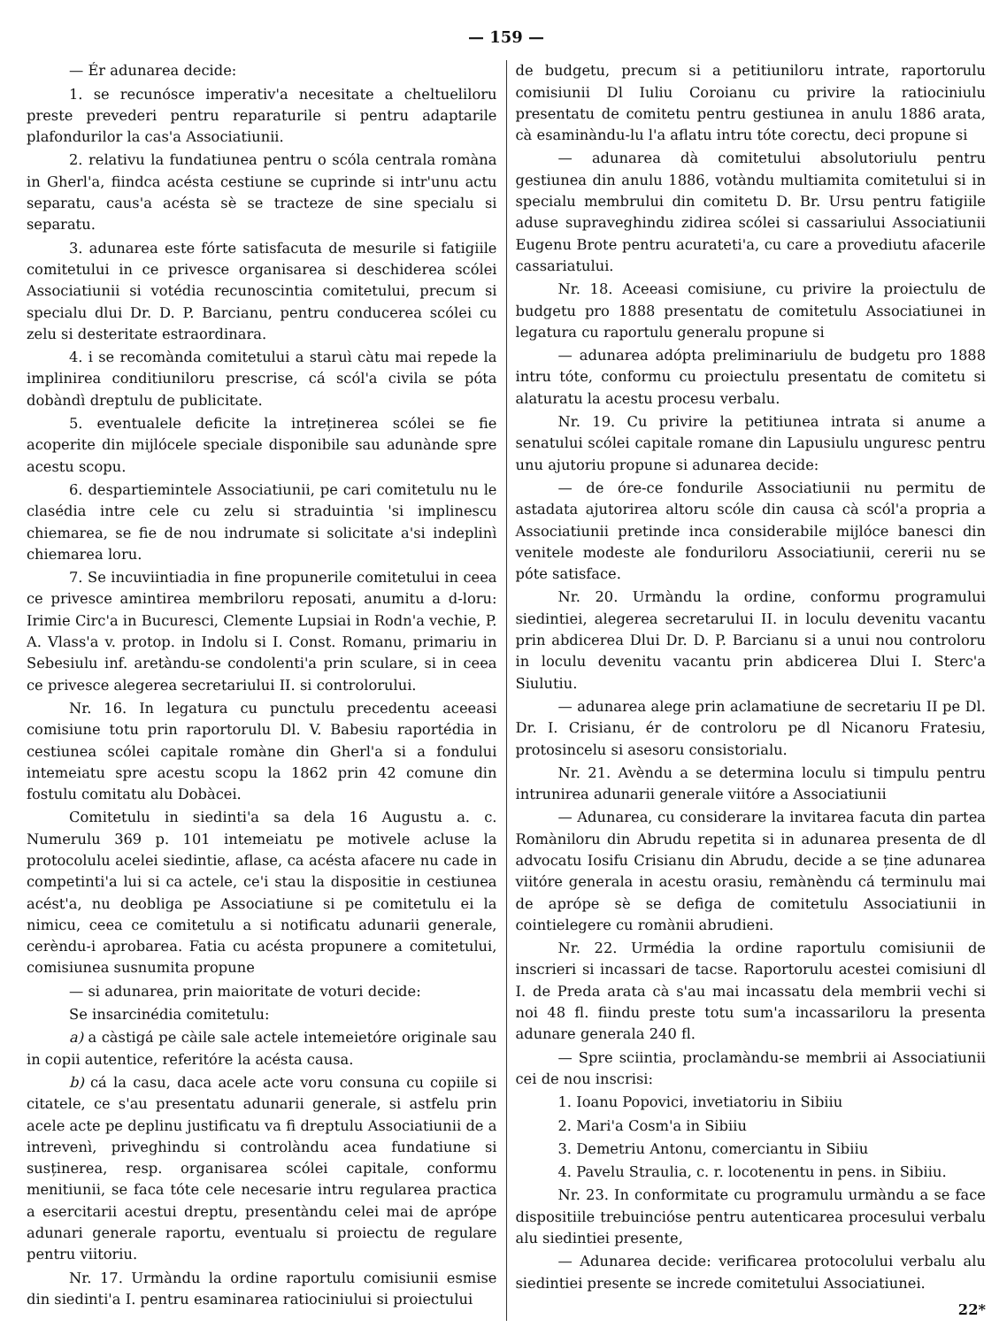— 159 —
— Ér adunarea decide:
1. se recunósce imperativ'a necesitate a cheltueliloru preste prevederi pentru reparaturile si pentru adaptarile plafondurilor la cas'a Associatiunii.
2. relativu la fundatiunea pentru o scóla centrala romàna in Gherl'a, fiindca acésta cestiune se cuprinde si intr'unu actu separatu, caus'a acésta sè se tracteze de sine specialu si separatu.
3. adunarea este fórte satisfacuta de mesurile si fatigiile comitetului in ce privesce organisarea si deschiderea scólei Associatiunii si votédia recunoscintia comitetului, precum si specialu dlui Dr. D. P. Barcianu, pentru conducerea scólei cu zelu si desteritate estraordinara.
4. i se recomànda comitetului a staruì càtu mai repede la implinirea conditiuniloru prescrise, cá scól'a civila se póta dobàndì dreptulu de publicitate.
5. eventualele deficite la intreținerea scólei se fie acoperite din mijlócele speciale disponibile sau adunànde spre acestu scopu.
6. despartiemintele Associatiunii, pe cari comitetulu nu le clasédia intre cele cu zelu si straduintia 'si implinescu chiemarea, se fie de nou indrumate si solicitate a'si indeplinì chiemarea loru.
7. Se incuviintiadia in fine propunerile comitetului in ceea ce privesce amintirea membriloru reposati, anumitu a d-loru: Irimie Circ'a in Bucuresci, Clemente Lupsiai in Rodn'a vechie, P. A. Vlass'a v. protop. in Indolu si I. Const. Romanu, primariu in Sebesiulu inf. aretàndu-se condolenti'a prin sculare, si in ceea ce privesce alegerea secretariului II. si controlorului.
Nr. 16. In legatura cu punctulu precedentu aceeasi comisiune totu prin raportorulu Dl. V. Babesiu raportédia in cestiunea scólei capitale romàne din Gherl'a si a fondului intemeiatu spre acestu scopu la 1862 prin 42 comune din fostulu comitatu alu Dobàcei.
Comitetulu in siedinti'a sa dela 16 Augustu a. c. Numerulu 369 p. 101 intemeiatu pe motivele acluse la protocolulu acelei siedintie, aflase, ca acésta afacere nu cade in competinti'a lui si ca actele, ce'i stau la dispositie in cestiunea acést'a, nu deobliga pe Associatiune si pe comitetulu ei la nimicu, ceea ce comitetulu a si notificatu adunarii generale, cerèndu-i aprobarea. Fatia cu acésta propunere a comitetului, comisiunea susnumita propune
— si adunarea, prin maioritate de voturi decide:
Se insarcinédia comitetulu:
a) a càstigá pe càile sale actele intemeietóre originale sau in copii autentice, referitóre la acésta causa.
b) cá la casu, daca acele acte voru consuna cu copiile si citatele, ce s'au presentatu adunarii generale, si astfelu prin acele acte pe deplinu justificatu va fi dreptulu Associatiunii de a intrevenì, priveghindu si controlàndu acea fundatiune si susținerea, resp. organisarea scólei capitale, conformu menitiunii, se faca tóte cele necesarie intru regularea practica a esercitarii acestui dreptu, presentàndu celei mai de aprópe adunari generale raportu, eventualu si proiectu de regulare pentru viitoriu.
Nr. 17. Urmàndu la ordine raportulu comisiunii esmise din siedinti'a I. pentru esaminarea ratiociniului si proiectului
de budgetu, precum si a petitiuniloru intrate, raportorulu comisiunii Dl Iuliu Coroianu cu privire la ratiociniulu presentatu de comitetu pentru gestiunea in anulu 1886 arata, cà esaminàndu-lu l'a aflatu intru tóte corectu, deci propune si
— adunarea dà comitetului absolutoriulu pentru gestiunea din anulu 1886, votàndu multiamita comitetului si in specialu membrului din comitetu D. Br. Ursu pentru fatigiile aduse supraveghindu zidirea scólei si cassariului Associatiunii Eugenu Brote pentru acurateti'a, cu care a provediutu afacerile cassariatului.
Nr. 18. Aceeasi comisiune, cu privire la proiectulu de budgetu pro 1888 presentatu de comitetulu Associatiunei in legatura cu raportulu generalu propune si
— adunarea adópta preliminariulu de budgetu pro 1888 intru tóte, conformu cu proiectulu presentatu de comitetu si alaturatu la acestu procesu verbalu.
Nr. 19. Cu privire la petitiunea intrata si anume a senatului scólei capitale romane din Lapusiulu unguresc pentru unu ajutoriu propune si adunarea decide:
— de óre-ce fondurile Associatiunii nu permitu de astadata ajutorirea altoru scóle din causa cà scól'a propria a Associatiunii pretinde inca considerabile mijlóce banesci din venitele modeste ale fonduriloru Associatiunii, cererii nu se póte satisface.
Nr. 20. Urmàndu la ordine, conformu programului siedintiei, alegerea secretarului II. in loculu devenitu vacantu prin abdicerea Dlui Dr. D. P. Barcianu si a unui nou controloru in loculu devenitu vacantu prin abdicerea Dlui I. Sterc'a Siulutiu.
— adunarea alege prin aclamatiune de secretariu II pe Dl. Dr. I. Crisianu, ér de controloru pe dl Nicanoru Fratesiu, protosincelu si asesoru consistorialu.
Nr. 21. Avèndu a se determina loculu si timpulu pentru intrunirea adunarii generale viitóre a Associatiunii
— Adunarea, cu considerare la invitarea facuta din partea Romàniloru din Abrudu repetita si in adunarea presenta de dl advocatu Iosifu Crisianu din Abrudu, decide a se ține adunarea viitóre generala in acestu orasiu, remànèndu cá terminulu mai de aprópe sè se defiga de comitetulu Associatiunii in cointielegere cu romànii abrudieni.
Nr. 22. Urmédia la ordine raportulu comisiunii de inscrieri si incassari de tacse. Raportorulu acestei comisiuni dl I. de Preda arata cà s'au mai incassatu dela membrii vechi si noi 48 fl. fiindu preste totu sum'a incassariloru la presenta adunare generala 240 fl.
— Spre sciintia, proclamàndu-se membrii ai Associatiunii cei de nou inscrisi:
1. Ioanu Popovici, invetiatoriu in Sibiiu
2. Mari'a Cosm'a in Sibiiu
3. Demetriu Antonu, comerciantu in Sibiiu
4. Pavelu Straulia, c. r. locotenentu in pens. in Sibiiu.
Nr. 23. In conformitate cu programulu urmàndu a se face dispositiile trebuinciόse pentru autenticarea procesului verbalu alu siedintiei presente,
— Adunarea decide: verificarea protocolului verbalu alu siedintiei presente se increde comitetului Associatiunei.
22*